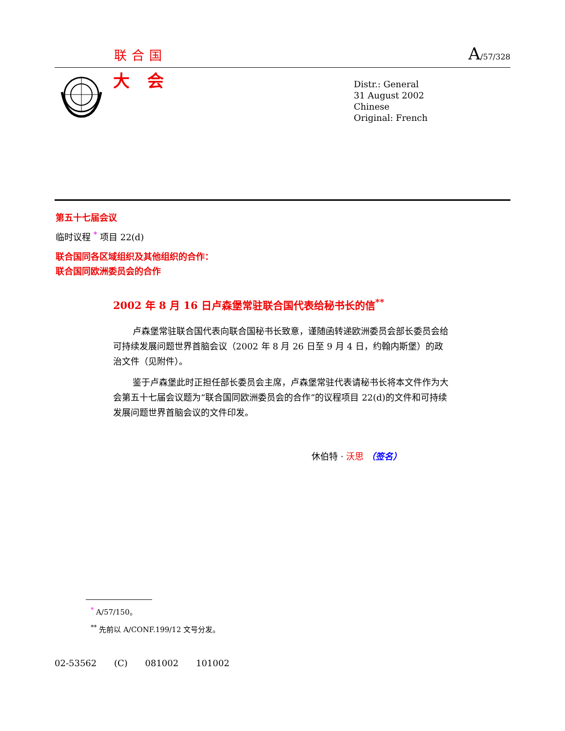联合国 A/57/328
大会
Distr.: General
31 August 2002
Chinese
Original: French
第五十七届会议
临时议程 <sup>*</sup> 项目 22(d)
联合国同各区域组织及其他组织的合作：
联合国同欧洲委员会的合作
2002 年 8 月 16 日卢森堡常驻联合国代表给秘书长的信<sup>**</sup>
卢森堡常驻联合国代表向联合国秘书长致意，谨随函转递欧洲委员会部长委员会给可持续发展问题世界首脑会议（2002 年 8 月 26 日至 9 月 4 日，约翰内斯堡）的政治文件（见附件）。
鉴于卢森堡此时正担任部长委员会主席，卢森堡常驻代表请秘书长将本文件作为大会第五十七届会议题为“联合国同欧洲委员会的合作”的议程项目 22(d)的文件和可持续发展问题世界首脑会议的文件印发。
休伯特 · 沃思 （签名）
<sup>*</sup> A/57/150。
<sup>**</sup> 先前以 A/CONF.199/12 文号分发。
02-53562 (C) 081002 101002